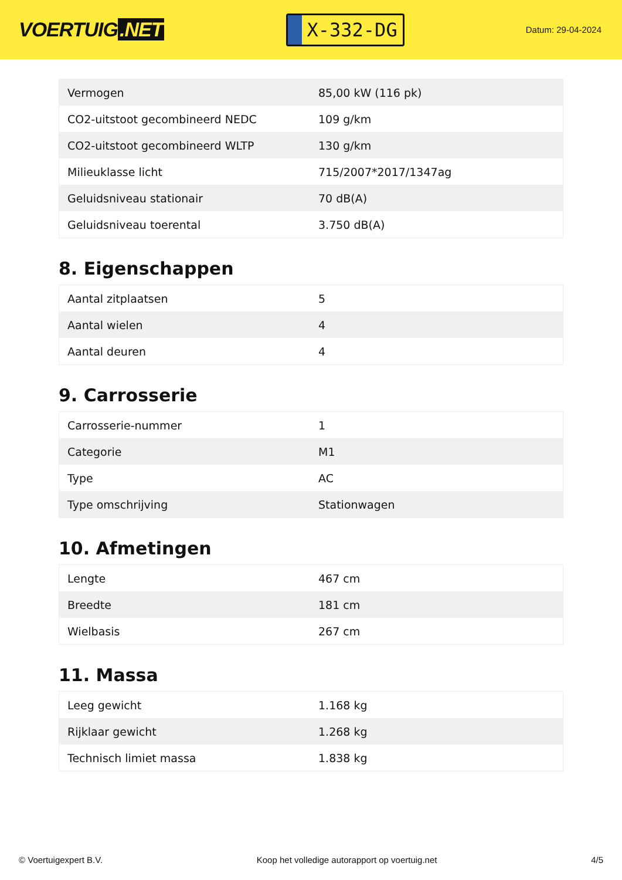VOERTUIG.NET
X-332-DG
Datum: 29-04-2024
| Vermogen | 85,00 kW (116 pk) |
| CO2-uitstoot gecombineerd NEDC | 109 g/km |
| CO2-uitstoot gecombineerd WLTP | 130 g/km |
| Milieuklasse licht | 715/2007*2017/1347ag |
| Geluidsniveau stationair | 70 dB(A) |
| Geluidsniveau toerental | 3.750 dB(A) |
8. Eigenschappen
| Aantal zitplaatsen | 5 |
| Aantal wielen | 4 |
| Aantal deuren | 4 |
9. Carrosserie
| Carrosserie-nummer | 1 |
| Categorie | M1 |
| Type | AC |
| Type omschrijving | Stationwagen |
10. Afmetingen
| Lengte | 467 cm |
| Breedte | 181 cm |
| Wielbasis | 267 cm |
11. Massa
| Leeg gewicht | 1.168 kg |
| Rijklaar gewicht | 1.268 kg |
| Technisch limiet massa | 1.838 kg |
© Voertuigexpert B.V. Koop het volledige autorapport op voertuig.net 4/5